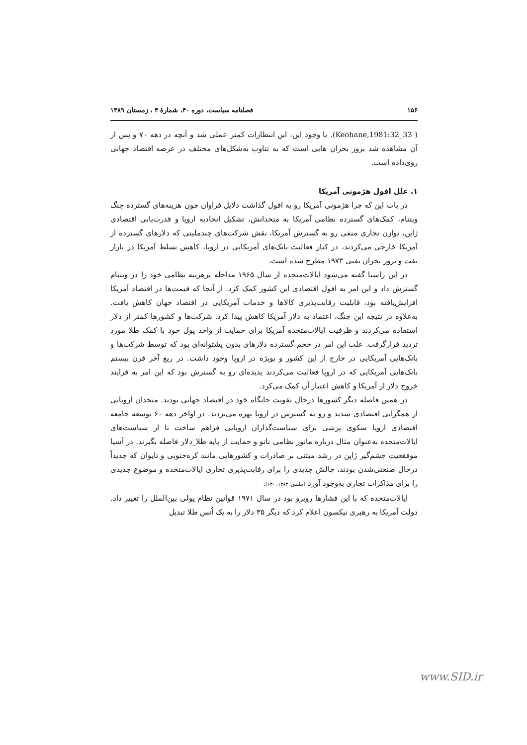۱۵۶ فصلنامه سیاست، دوره ۴۰، شمارهٔ ۴ ، زمستان ۱۳۸۹
( Keohane,1981:32_33). با وجود این، این انتظارات کمتر عملی شد و آنچه در دهه ۷۰ و پس از آن مشاهده شد بروز بحران هایی است که به تناوب به‌شکل‌های مختلف در عرصه اقتصاد جهانی روی‌داده است.
۱. علل افول هژمونی آمریکا
در باب این که چرا هژمونی آمریکا رو به افول گذاشت دلایل فراوان چون هزینه‌های گسترده جنگ ویتنام، کمک‌های گسترده نظامی آمریکا به متحدانش، تشکیل اتحادیه اروپا و قدرت‌یابی اقتصادی ژاپن، توازن تجاری منفی رو به گسترش آمریکا، نقش شرکت‌های چندملیتی که دلارهای گسترده از آمریکا خارجی می‌کردند، در کنار فعالیت بانک‌های آمریکایی در اروپا، کاهش تسلط آمریکا در بازار نفت و بروز بحران نفتی ۱۹۷۳ مطرح شده است.
در این راستا گفته می‌شود ایالات‌متحده از سال ۱۹۶۵ مداخله پرهزینه نظامی خود را در ویتنام گسترش داد و این امر به افول اقتصادی این کشور کمک کرد. از آنجا که قیمت‌ها در اقتصاد آمریکا افزایش‌یافته بود، قابلیت رقابت‌پذیری کالاها و خدمات آمریکایی در اقتصاد جهان کاهش یافت. به‌علاوه در نتیجه این جنگ، اعتماد به دلار آمریکا کاهش پیدا کرد. شرکت‌ها و کشورها کمتر از دلار استفاده می‌کردند و ظرفیت ایالات‌متحده آمریکا برای حمایت از واحد پول خود با کمک طلا مورد تردید قرارگرفت. علت این امر در حجم گسترده دلارهای بدون پشتوانه‌ای بود که توسط شرکت‌ها و بانک‌هایی آمریکایی در خارج از این کشور و بویژه در اروپا وجود داشت. در ربع آخر قرن بیستم بانک‌هایی آمریکایی که در اروپا فعالیت می‌کردند پدیده‌ای رو به گسترش بود که این امر به فرایند خروج دلار از آمریکا و کاهش اعتبار آن کمک می‌کرد.
در همین فاصله دیگر کشورها درحال تقویت جایگاه خود در اقتصاد جهانی بودند. متحدان اروپایی از همگرایی اقتصادی شدید و رو به گسترش در اروپا بهره می‌بردند. در اواخر دهه ۶۰ توسعه جامعه اقتصادی اروپا سکوی پرشی برای سیاست‌گذاران اروپایی فراهم ساخت تا از سیاست‌های ایالات‌متحده به‌عنوان مثال درباره مانور نظامی ناتو و حمایت از پایه طلا_دلار فاصله بگیرند. در آسیا موفقعیت چشم‌گیر ژاپن در رشد مبتنی بر صادرات و کشورهایی مانند کره‌جنوبی و تایوان که جدیداً درحال صنعتی‌شدن بودند، چالش جدیدی را برای رقابت‌پذیری تجاری ایالات‌متحده و موضوع جدیدی را برای مذاکرات تجاری به‌وجود آورد (بیلیس، ۱۳۸۳: ۶۳۰).
ایالات‌متحده که با این فشارها روبرو بود در سال ۱۹۷۱ قوانین نظام پولی بین‌الملل را تغییر داد. دولت آمریکا به رهبری نیکسون اعلام کرد که دیگر ۳۵ دلار را به یک اُنس طلا تبدیل
www.SID.ir